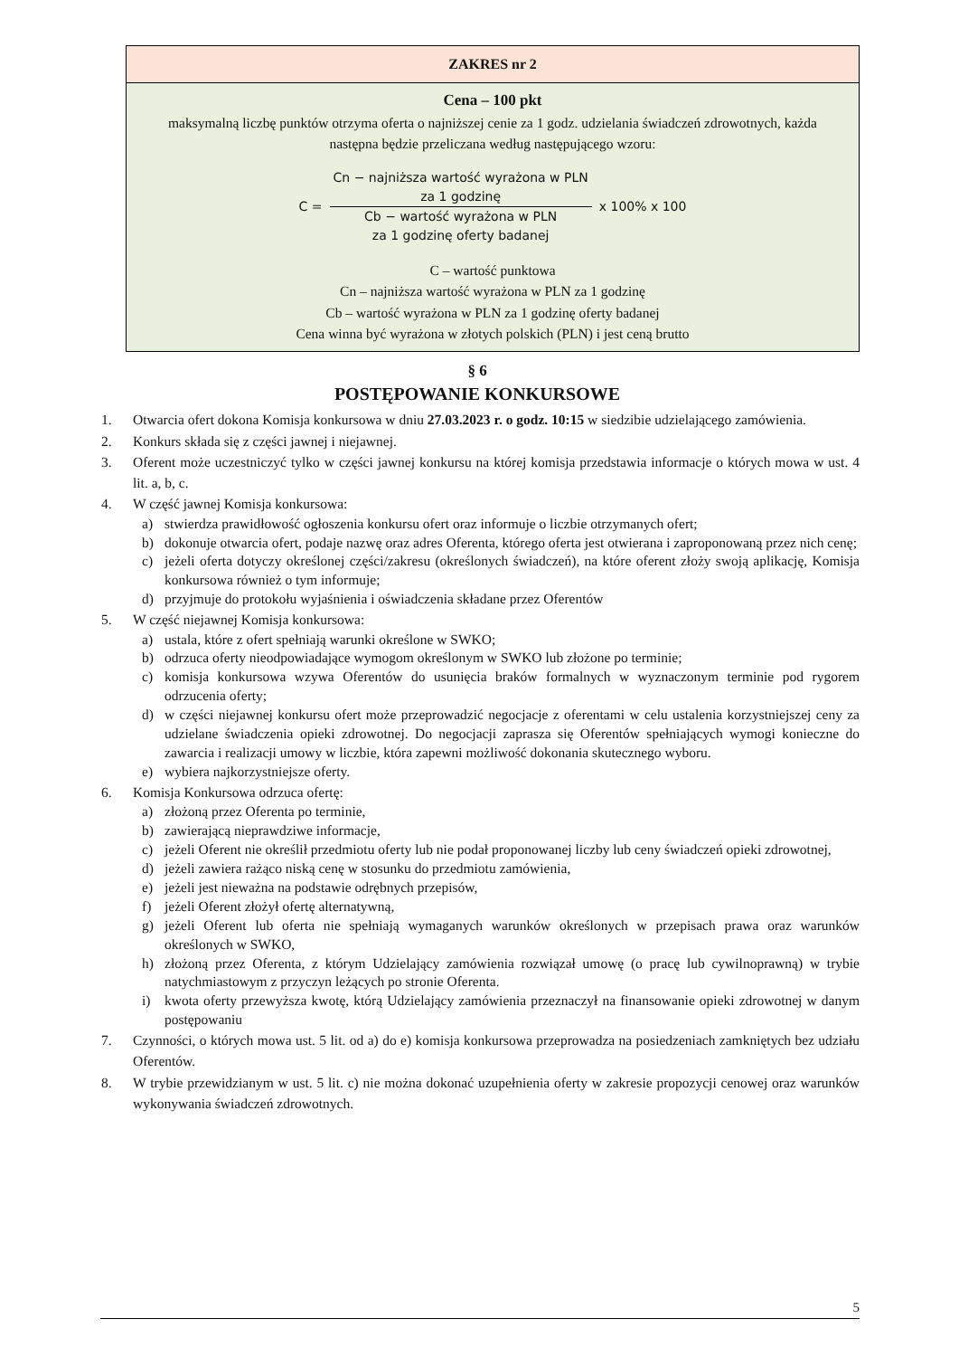| ZAKRES nr 2 |
| --- |
| Cena – 100 pkt maksymalną liczbę punktów otrzyma oferta o najniższej cenie za 1 godz. udzielania świadczeń zdrowotnych, każda następna będzie przeliczana według następującego wzoru: C = Cn − najniższa wartość wyrażona w PLN za 1 godzinę Cb − wartość wyrażona w PLN za 1 godzinę oferty badanej x 100% x 100 C – wartość punktowa Cn – najniższa wartość wyrażona w PLN za 1 godzinę Cb – wartość wyrażona w PLN za 1 godzinę oferty badanej Cena winna być wyrażona w złotych polskich (PLN) i jest ceną brutto |
§ 6
POSTĘPOWANIE KONKURSOWE
1. Otwarcia ofert dokona Komisja konkursowa w dniu 27.03.2023 r. o godz. 10:15 w siedzibie udzielającego zamówienia.
2. Konkurs składa się z części jawnej i niejawnej.
3. Oferent może uczestniczyć tylko w części jawnej konkursu na której komisja przedstawia informacje o których mowa w ust. 4 lit. a, b, c.
4. W część jawnej Komisja konkursowa:
a) stwierdza prawidłowość ogłoszenia konkursu ofert oraz informuje o liczbie otrzymanych ofert;
b) dokonuje otwarcia ofert, podaje nazwę oraz adres Oferenta, którego oferta jest otwierana i zaproponowaną przez nich cenę;
c) jeżeli oferta dotyczy określonej części/zakresu (określonych świadczeń), na które oferent złoży swoją aplikację, Komisja konkursowa również o tym informuje;
d) przyjmuje do protokołu wyjaśnienia i oświadczenia składane przez Oferentów
5. W część niejawnej Komisja konkursowa:
a) ustala, które z ofert spełniają warunki określone w SWKO;
b) odrzuca oferty nieodpowiadające wymogom określonym w SWKO lub złożone po terminie;
c) komisja konkursowa wzywa Oferentów do usunięcia braków formalnych w wyznaczonym terminie pod rygorem odrzucenia oferty;
d) w części niejawnej konkursu ofert może przeprowadzić negocjacje z oferentami w celu ustalenia korzystniejszej ceny za udzielane świadczenia opieki zdrowotnej. Do negocjacji zaprasza się Oferentów spełniających wymogi konieczne do zawarcia i realizacji umowy w liczbie, która zapewni możliwość dokonania skutecznego wyboru.
e) wybiera najkorzystniejsze oferty.
6. Komisja Konkursowa odrzuca ofertę:
a) złożoną przez Oferenta po terminie,
b) zawierającą nieprawdziwe informacje,
c) jeżeli Oferent nie określił przedmiotu oferty lub nie podał proponowanej liczby lub ceny świadczeń opieki zdrowotnej,
d) jeżeli zawiera rażąco niską cenę w stosunku do przedmiotu zamówienia,
e) jeżeli jest nieważna na podstawie odrębnych przepisów,
f) jeżeli Oferent złożył ofertę alternatywną,
g) jeżeli Oferent lub oferta nie spełniają wymaganych warunków określonych w przepisach prawa oraz warunków określonych w SWKO,
h) złożoną przez Oferenta, z którym Udzielający zamówienia rozwiązał umowę (o pracę lub cywilnoprawną) w trybie natychmiastowym z przyczyn leżących po stronie Oferenta.
i) kwota oferty przewyższa kwotę, którą Udzielający zamówienia przeznaczył na finansowanie opieki zdrowotnej w danym postępowaniu
7. Czynności, o których mowa ust. 5 lit. od a) do e) komisja konkursowa przeprowadza na posiedzeniach zamkniętych bez udziału Oferentów.
8. W trybie przewidzianym w ust. 5 lit. c) nie można dokonać uzupełnienia oferty w zakresie propozycji cenowej oraz warunków wykonywania świadczeń zdrowotnych.
5